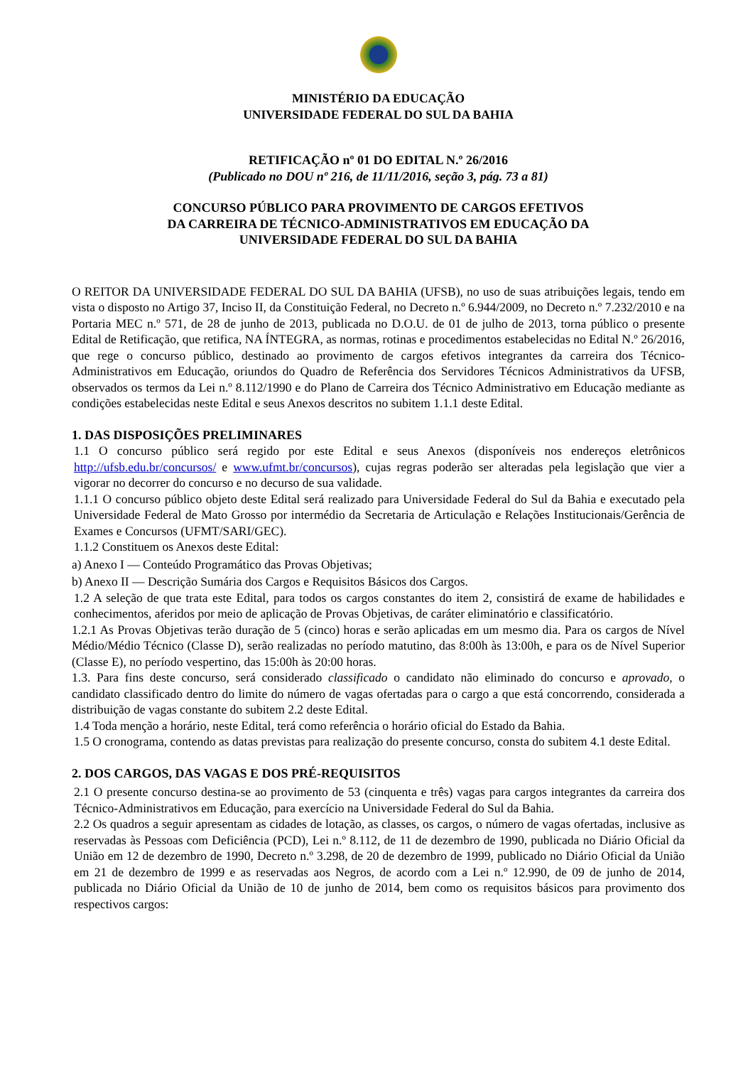MINISTÉRIO DA EDUCAÇÃO
UNIVERSIDADE FEDERAL DO SUL DA BAHIA
RETIFICAÇÃO nº 01 DO EDITAL N.º 26/2016
(Publicado no DOU nº 216, de 11/11/2016, seção 3, pág. 73 a 81)
CONCURSO PÚBLICO PARA PROVIMENTO DE CARGOS EFETIVOS
DA CARREIRA DE TÉCNICO-ADMINISTRATIVOS EM EDUCAÇÃO DA
UNIVERSIDADE FEDERAL DO SUL DA BAHIA
O REITOR DA UNIVERSIDADE FEDERAL DO SUL DA BAHIA (UFSB), no uso de suas atribuições legais, tendo em vista o disposto no Artigo 37, Inciso II, da Constituição Federal, no Decreto n.º 6.944/2009, no Decreto n.º 7.232/2010 e na Portaria MEC n.º 571, de 28 de junho de 2013, publicada no D.O.U. de 01 de julho de 2013, torna público o presente Edital de Retificação, que retifica, NA ÍNTEGRA, as normas, rotinas e procedimentos estabelecidas no Edital N.º 26/2016, que rege o concurso público, destinado ao provimento de cargos efetivos integrantes da carreira dos Técnico-Administrativos em Educação, oriundos do Quadro de Referência dos Servidores Técnicos Administrativos da UFSB, observados os termos da Lei n.º 8.112/1990 e do Plano de Carreira dos Técnico Administrativo em Educação mediante as condições estabelecidas neste Edital e seus Anexos descritos no subitem 1.1.1 deste Edital.
1. DAS DISPOSIÇÕES PRELIMINARES
1.1 O concurso público será regido por este Edital e seus Anexos (disponíveis nos endereços eletrônicos http://ufsb.edu.br/concursos/ e www.ufmt.br/concursos), cujas regras poderão ser alteradas pela legislação que vier a vigorar no decorrer do concurso e no decurso de sua validade.
1.1.1 O concurso público objeto deste Edital será realizado para Universidade Federal do Sul da Bahia e executado pela Universidade Federal de Mato Grosso por intermédio da Secretaria de Articulação e Relações Institucionais/Gerência de Exames e Concursos (UFMT/SARI/GEC).
1.1.2 Constituem os Anexos deste Edital:
a) Anexo I — Conteúdo Programático das Provas Objetivas;
b) Anexo II — Descrição Sumária dos Cargos e Requisitos Básicos dos Cargos.
1.2 A seleção de que trata este Edital, para todos os cargos constantes do item 2, consistirá de exame de habilidades e conhecimentos, aferidos por meio de aplicação de Provas Objetivas, de caráter eliminatório e classificatório.
1.2.1 As Provas Objetivas terão duração de 5 (cinco) horas e serão aplicadas em um mesmo dia. Para os cargos de Nível Médio/Médio Técnico (Classe D), serão realizadas no período matutino, das 8:00h às 13:00h, e para os de Nível Superior (Classe E), no período vespertino, das 15:00h às 20:00 horas.
1.3. Para fins deste concurso, será considerado classificado o candidato não eliminado do concurso e aprovado, o candidato classificado dentro do limite do número de vagas ofertadas para o cargo a que está concorrendo, considerada a distribuição de vagas constante do subitem 2.2 deste Edital.
1.4 Toda menção a horário, neste Edital, terá como referência o horário oficial do Estado da Bahia.
1.5 O cronograma, contendo as datas previstas para realização do presente concurso, consta do subitem 4.1 deste Edital.
2. DOS CARGOS, DAS VAGAS E DOS PRÉ-REQUISITOS
2.1 O presente concurso destina-se ao provimento de 53 (cinquenta e três) vagas para cargos integrantes da carreira dos Técnico-Administrativos em Educação, para exercício na Universidade Federal do Sul da Bahia.
2.2 Os quadros a seguir apresentam as cidades de lotação, as classes, os cargos, o número de vagas ofertadas, inclusive as reservadas às Pessoas com Deficiência (PCD), Lei n.º 8.112, de 11 de dezembro de 1990, publicada no Diário Oficial da União em 12 de dezembro de 1990, Decreto n.º 3.298, de 20 de dezembro de 1999, publicado no Diário Oficial da União em 21 de dezembro de 1999 e as reservadas aos Negros, de acordo com a Lei n.º 12.990, de 09 de junho de 2014, publicada no Diário Oficial da União de 10 de junho de 2014, bem como os requisitos básicos para provimento dos respectivos cargos: